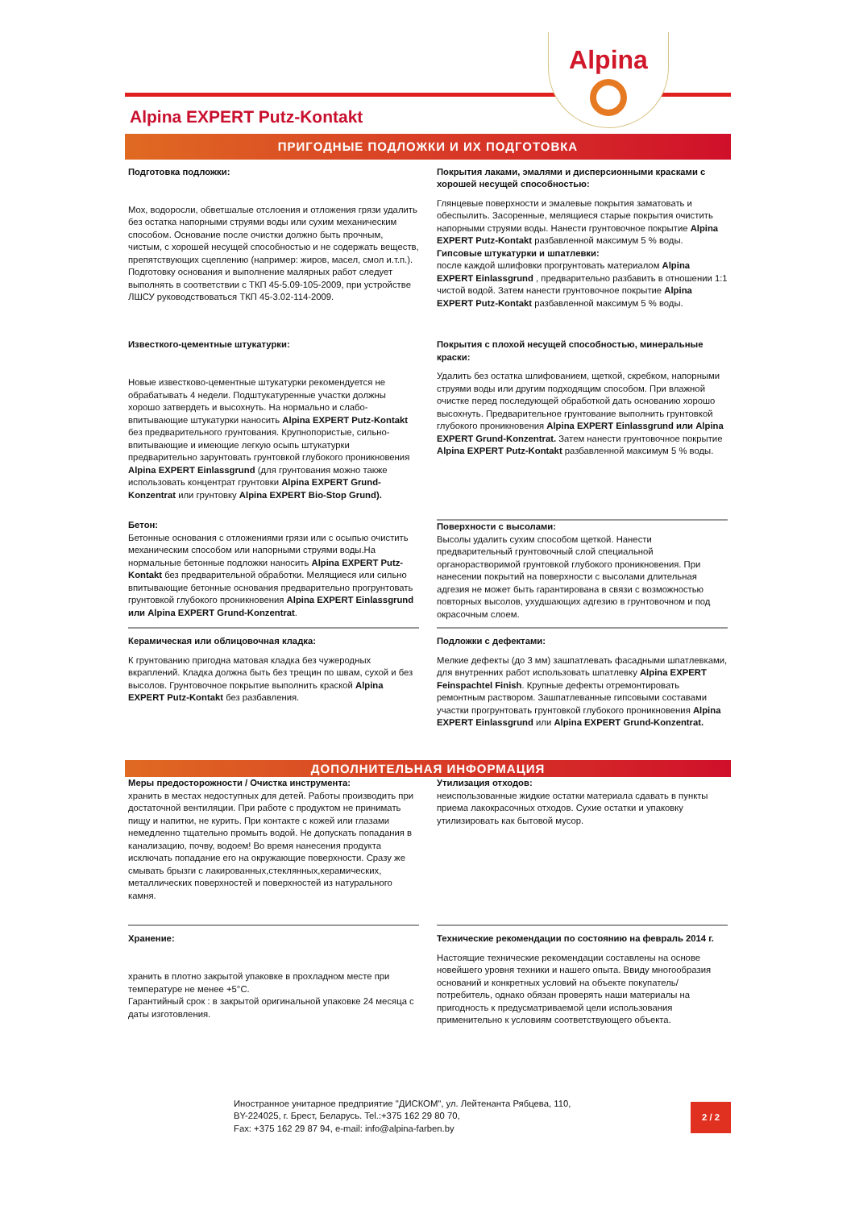Alpina
Alpina EXPERT Putz-Kontakt
ПРИГОДНЫЕ ПОДЛОЖКИ И ИХ ПОДГОТОВКА
Подготовка подложки:
Мох, водоросли, обветшалые отслоения и отложения грязи удалить без остатка напорными струями воды или сухим механическим способом. Основание после очистки должно быть прочным, чистым, с хорошей несущей способностью и не содержать веществ, препятствующих сцеплению (например: жиров, масел, смол и.т.п.). Подготовку основания и выполнение малярных работ следует выполнять в соответствии с ТКП 45-5.09-105-2009, при устройстве ЛШСУ руководствоваться ТКП 45-3.02-114-2009.
Покрытия лаками, эмалями и дисперсионными красками с хорошей несущей способностью:
Глянцевые поверхности и эмалевые покрытия заматовать и обеспылить. Засоренные, мелящиеся старые покрытия очистить напорными струями воды. Нанести грунтовочное покрытие Alpina EXPERT Putz-Kontakt разбавленной максимум 5 % воды.
Гипсовые штукатурки и шпатлевки:
после каждой шлифовки прогрунтовать материалом Alpina EXPERT Einlassgrund , предварительно разбавить в отношении 1:1 чистой водой. Затем нанести грунтовочное покрытие Alpina EXPERT Putz-Kontakt разбавленной максимум 5 % воды.
Известкого-цементные штукатурки:
Новые известково-цементные штукатурки рекомендуется не обрабатывать 4 недели. Подштукатуренные участки должны хорошо затвердеть и высохнуть. На нормально и слабо-впитывающие штукатурки наносить Alpina EXPERT Putz-Kontakt без предварительного грунтования. Крупнопористые, сильно-впитывающие и имеющие легкую осыпь штукатурки предварительно зарунтовать грунтовкой глубокого проникновения Alpina EXPERT Einlassgrund (для грунтования можно также использовать концентрат грунтовки Alpina EXPERT Grund-Konzentrat или грунтовку Alpina EXPERT Bio-Stop Grund).
Покрытия с плохой несущей способностью, минеральные краски:
Удалить без остатка шлифованием, щеткой, скребком, напорными струями воды или другим подходящим способом. При влажной очистке перед последующей обработкой дать основанию хорошо высохнуть. Предварительное грунтование выполнить грунтовкой глубокого проникновения Alpina EXPERT Einlassgrund или Alpina EXPERT Grund-Konzentrat. Затем нанести грунтовочное покрытие Alpina EXPERT Putz-Kontakt разбавленной максимум 5 % воды.
Бетон:
Бетонные основания с отложениями грязи или с осыпью очистить механическим способом или напорными струями воды.На нормальные бетонные подложки наносить Alpina EXPERT Putz-Kontakt без предварительной обработки. Мелящиеся или сильно впитывающие бетонные основания предварительно прогрунтовать грунтовкой глубокого проникновения Alpina EXPERT Einlassgrund или Alpina EXPERT Grund-Konzentrat.
Поверхности с высолами:
Высолы удалить сухим способом щеткой. Нанести предварительный грунтовочный слой специальной органорастворимой грунтовкой глубокого проникновения. При нанесении покрытий на поверхности с высолами длительная адгезия не может быть гарантирована в связи с возможностью повторных высолов, ухудшающих адгезию в грунтовочном и под окрасочным слоем.
Керамическая или облицовочная кладка:
К грунтованию пригодна матовая кладка без чужеродных вкраплений. Кладка должна быть без трещин по швам, сухой и без высолов. Грунтовочное покрытие выполнить краской Alpina EXPERT Putz-Kontakt без разбавления.
Подложки с дефектами:
Мелкие дефекты (до 3 мм) зашпатлевать фасадными шпатлевками, для внутренних работ использовать шпатлевку Alpina EXPERT Feinspachtel Finish. Крупные дефекты отремонтировать ремонтным раствором. Зашпатлеванные гипсовыми составами участки прогрунтовать грунтовкой глубокого проникновения Alpina EXPERT Einlassgrund или Alpina EXPERT Grund-Konzentrat.
ДОПОЛНИТЕЛЬНАЯ ИНФОРМАЦИЯ
Меры предосторожности / Очистка инструмента:
хранить в местах недоступных для детей. Работы производить при достаточной вентиляции. При работе с продуктом не принимать пищу и напитки, не курить. При контакте с кожей или глазами немедленно тщательно промыть водой. Не допускать попадания в канализацию, почву, водоем! Во время нанесения продукта исключать попадание его на окружающие поверхности. Сразу же смывать брызги с лакированных,стеклянных,керамических, металлических поверхностей и поверхностей из натурального камня.
Утилизация отходов:
неиспользованные жидкие остатки материала сдавать в пункты приема лакокрасочных отходов. Сухие остатки и упаковку утилизировать как бытовой мусор.
Хранение:
хранить в плотно закрытой упаковке в прохладном месте при температуре не менее +5°C.
Гарантийный срок : в закрытой оригинальной упаковке 24 месяца с даты изготовления.
Технические рекомендации по состоянию на февраль 2014 г.
Настоящие технические рекомендации составлены на основе новейшего уровня техники и нашего опыта. Ввиду многообразия оснований и конкретных условий на объекте покупатель/ потребитель, однако обязан проверять наши материалы на пригодность к предусматриваемой цели использования применительно к условиям соответствующего объекта.
Иностранное унитарное предприятие "ДИСКОМ", ул. Лейтенанта Рябцева, 110,
BY-224025, г. Брест, Беларусь. Tel.:+375 162 29 80 70,
Fax: +375 162 29 87 94, e-mail: info@alpina-farben.by
2 / 2